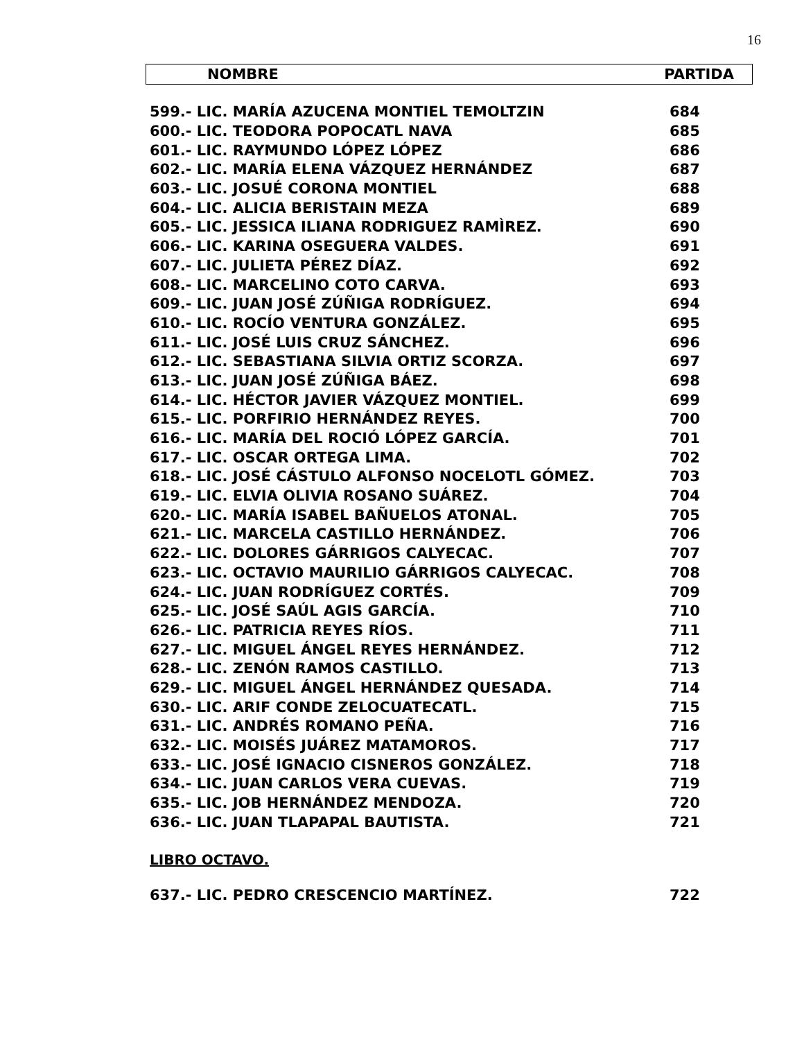16
NOMBRE PARTIDA
| 599.- LIC. MARÍA AZUCENA MONTIEL TEMOLTZIN | 684 |
| 600.- LIC. TEODORA POPOCATL NAVA | 685 |
| 601.- LIC. RAYMUNDO LÓPEZ LÓPEZ | 686 |
| 602.- LIC. MARÍA ELENA VÁZQUEZ HERNÁNDEZ | 687 |
| 603.- LIC. JOSUÉ CORONA MONTIEL | 688 |
| 604.- LIC. ALICIA BERISTAIN MEZA | 689 |
| 605.- LIC. JESSICA ILIANA RODRIGUEZ RAMÌREZ. | 690 |
| 606.- LIC. KARINA OSEGUERA VALDES. | 691 |
| 607.- LIC. JULIETA PÉREZ DÍAZ. | 692 |
| 608.- LIC. MARCELINO COTO CARVA. | 693 |
| 609.- LIC. JUAN JOSÉ ZÚÑIGA RODRÍGUEZ. | 694 |
| 610.- LIC. ROCÍO VENTURA GONZÁLEZ. | 695 |
| 611.- LIC. JOSÉ LUIS CRUZ SÁNCHEZ. | 696 |
| 612.- LIC. SEBASTIANA SILVIA ORTIZ SCORZA. | 697 |
| 613.- LIC. JUAN JOSÉ ZÚÑIGA BÁEZ. | 698 |
| 614.- LIC. HÉCTOR JAVIER VÁZQUEZ MONTIEL. | 699 |
| 615.- LIC. PORFIRIO HERNÁNDEZ REYES. | 700 |
| 616.- LIC. MARÍA DEL ROCIÓ LÓPEZ GARCÍA. | 701 |
| 617.- LIC. OSCAR ORTEGA LIMA. | 702 |
| 618.- LIC. JOSÉ CÁSTULO ALFONSO NOCELOTL GÓMEZ. | 703 |
| 619.- LIC. ELVIA OLIVIA ROSANO SUÁREZ. | 704 |
| 620.- LIC. MARÍA ISABEL BAÑUELOS ATONAL. | 705 |
| 621.- LIC. MARCELA CASTILLO HERNÁNDEZ. | 706 |
| 622.- LIC. DOLORES GÁRRIGOS CALYECAC. | 707 |
| 623.- LIC. OCTAVIO MAURILIO GÁRRIGOS CALYECAC. | 708 |
| 624.- LIC. JUAN RODRÍGUEZ CORTÉS. | 709 |
| 625.- LIC. JOSÉ SAÚL AGIS GARCÍA. | 710 |
| 626.- LIC. PATRICIA REYES RÍOS. | 711 |
| 627.- LIC. MIGUEL ÁNGEL REYES HERNÁNDEZ. | 712 |
| 628.- LIC. ZENÓN RAMOS CASTILLO. | 713 |
| 629.- LIC. MIGUEL ÁNGEL HERNÁNDEZ QUESADA. | 714 |
| 630.- LIC. ARIF CONDE ZELOCUATECATL. | 715 |
| 631.- LIC. ANDRÉS ROMANO PEÑA. | 716 |
| 632.- LIC. MOISÉS JUÁREZ MATAMOROS. | 717 |
| 633.- LIC. JOSÉ IGNACIO CISNEROS GONZÁLEZ. | 718 |
| 634.- LIC. JUAN CARLOS VERA CUEVAS. | 719 |
| 635.- LIC. JOB HERNÁNDEZ MENDOZA. | 720 |
| 636.- LIC. JUAN TLAPAPAL BAUTISTA. | 721 |
LIBRO OCTAVO.
| 637.- LIC. PEDRO CRESCENCIO MARTÍNEZ. | 722 |